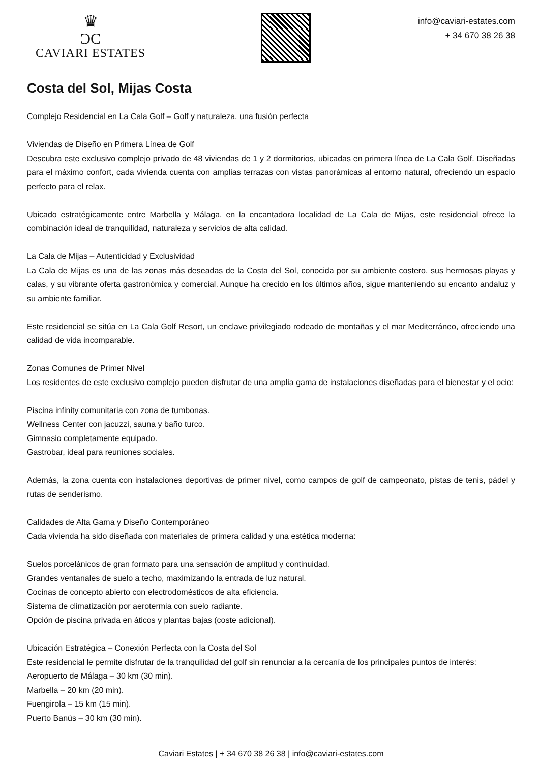♛
ƆC
CAVIARI ESTATES
info@caviari-estates.com
+ 34 670 38 26 38
Costa del Sol, Mijas Costa
Complejo Residencial en La Cala Golf – Golf y naturaleza, una fusión perfecta
Viviendas de Diseño en Primera Línea de Golf
Descubra este exclusivo complejo privado de 48 viviendas de 1 y 2 dormitorios, ubicadas en primera línea de La Cala Golf. Diseñadas para el máximo confort, cada vivienda cuenta con amplias terrazas con vistas panorámicas al entorno natural, ofreciendo un espacio perfecto para el relax.
Ubicado estratégicamente entre Marbella y Málaga, en la encantadora localidad de La Cala de Mijas, este residencial ofrece la combinación ideal de tranquilidad, naturaleza y servicios de alta calidad.
La Cala de Mijas – Autenticidad y Exclusividad
La Cala de Mijas es una de las zonas más deseadas de la Costa del Sol, conocida por su ambiente costero, sus hermosas playas y calas, y su vibrante oferta gastronómica y comercial. Aunque ha crecido en los últimos años, sigue manteniendo su encanto andaluz y su ambiente familiar.
Este residencial se sitúa en La Cala Golf Resort, un enclave privilegiado rodeado de montañas y el mar Mediterráneo, ofreciendo una calidad de vida incomparable.
Zonas Comunes de Primer Nivel
Los residentes de este exclusivo complejo pueden disfrutar de una amplia gama de instalaciones diseñadas para el bienestar y el ocio:
Piscina infinity comunitaria con zona de tumbonas.
Wellness Center con jacuzzi, sauna y baño turco.
Gimnasio completamente equipado.
Gastrobar, ideal para reuniones sociales.
Además, la zona cuenta con instalaciones deportivas de primer nivel, como campos de golf de campeonato, pistas de tenis, pádel y rutas de senderismo.
Calidades de Alta Gama y Diseño Contemporáneo
Cada vivienda ha sido diseñada con materiales de primera calidad y una estética moderna:
Suelos porcelánicos de gran formato para una sensación de amplitud y continuidad.
Grandes ventanales de suelo a techo, maximizando la entrada de luz natural.
Cocinas de concepto abierto con electrodomésticos de alta eficiencia.
Sistema de climatización por aerotermia con suelo radiante.
Opción de piscina privada en áticos y plantas bajas (coste adicional).
Ubicación Estratégica – Conexión Perfecta con la Costa del Sol
Este residencial le permite disfrutar de la tranquilidad del golf sin renunciar a la cercanía de los principales puntos de interés:
Aeropuerto de Málaga – 30 km (30 min).
Marbella – 20 km (20 min).
Fuengirola – 15 km (15 min).
Puerto Banús – 30 km (30 min).
Caviari Estates | + 34 670 38 26 38 | info@caviari-estates.com